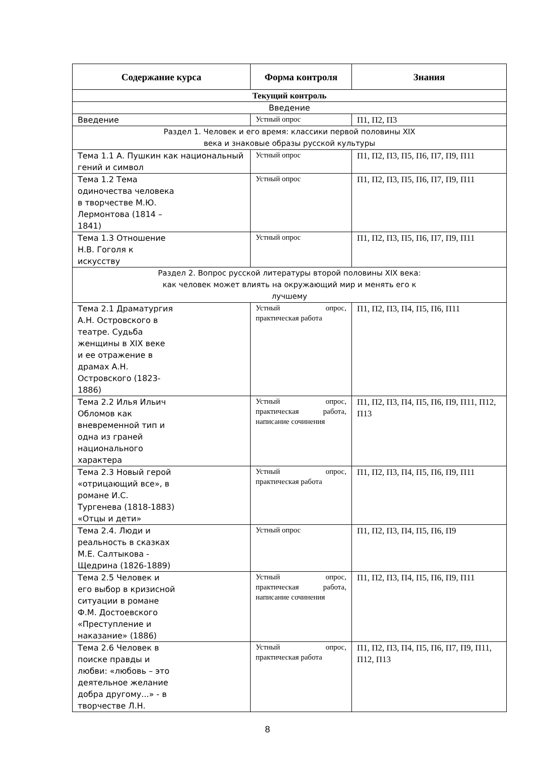| Содержание курса | Форма контроля | Знания |
| --- | --- | --- |
| Текущий контроль | | |
| Введение | | |
| Введение | Устный опрос | П1, П2, П3 |
| Раздел 1. Человек и его время: классики первой половины XIX века и знаковые образы русской культуры | | |
| Тема 1.1 А. Пушкин как национальный гений и символ | Устный опрос | П1, П2, П3, П5, П6, П7, П9, П11 |
| Тема 1.2 Тема одиночества человека в творчестве М.Ю. Лермонтова (1814 – 1841) | Устный опрос | П1, П2, П3, П5, П6, П7, П9, П11 |
| Тема 1.3 Отношение Н.В. Гоголя к искусству | Устный опрос | П1, П2, П3, П5, П6, П7, П9, П11 |
| Раздел 2. Вопрос русской литературы второй половины XIX века: как человек может влиять на окружающий мир и менять его к лучшему | | |
| Тема 2.1 Драматургия А.Н. Островского в театре. Судьба женщины в XIX веке и ее отражение в драмах А.Н. Островского (1823- 1886) | Устный опрос, практическая работа | П1, П2, П3, П4, П5, П6, П11 |
| Тема 2.2 Илья Ильич Обломов как вневременной тип и одна из граней национального характера | Устный опрос, практическая работа, написание сочинения | П1, П2, П3, П4, П5, П6, П9, П11, П12, П13 |
| Тема 2.3 Новый герой «отрицающий все», в романе И.С. Тургенева (1818-1883) «Отцы и дети» | Устный опрос, практическая работа | П1, П2, П3, П4, П5, П6, П9, П11 |
| Тема 2.4. Люди и реальность в сказках М.Е. Салтыкова - Щедрина (1826-1889) | Устный опрос | П1, П2, П3, П4, П5, П6, П9 |
| Тема 2.5 Человек и его выбор в кризисной ситуации в романе Ф.М. Достоевского «Преступление и наказание» (1886) | Устный опрос, практическая работа, написание сочинения | П1, П2, П3, П4, П5, П6, П9, П11 |
| Тема 2.6 Человек в поиске правды и любви: «любовь – это деятельное желание добра другому...» - в творчестве Л.Н. | Устный опрос, практическая работа | П1, П2, П3, П4, П5, П6, П7, П9, П11, П12, П13 |
8